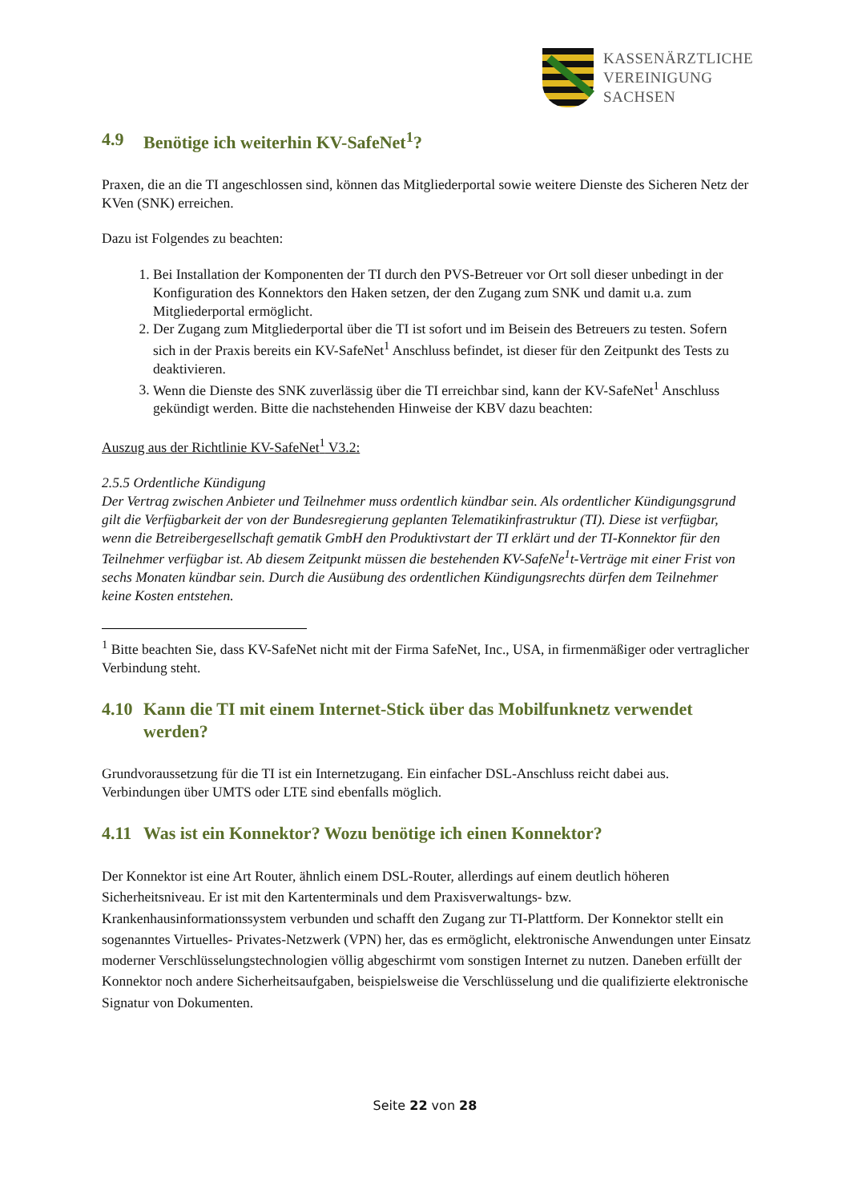KASSENÄRZTLICHE
VEREINIGUNG
SACHSEN
4.9 Benötige ich weiterhin KV-SafeNet<sup>1</sup>?
Praxen, die an die TI angeschlossen sind, können das Mitgliederportal sowie weitere Dienste des Sicheren Netz der KVen (SNK) erreichen.
Dazu ist Folgendes zu beachten:
1. Bei Installation der Komponenten der TI durch den PVS-Betreuer vor Ort soll dieser unbedingt in der Konfiguration des Konnektors den Haken setzen, der den Zugang zum SNK und damit u.a. zum Mitgliederportal ermöglicht.
2. Der Zugang zum Mitgliederportal über die TI ist sofort und im Beisein des Betreuers zu testen. Sofern sich in der Praxis bereits ein KV-SafeNet<sup>1</sup> Anschluss befindet, ist dieser für den Zeitpunkt des Tests zu deaktivieren.
3. Wenn die Dienste des SNK zuverlässig über die TI erreichbar sind, kann der KV-SafeNet<sup>1</sup> Anschluss gekündigt werden. Bitte die nachstehenden Hinweise der KBV dazu beachten:
Auszug aus der Richtlinie KV-SafeNet<sup>1</sup> V3.2:
2.5.5 Ordentliche Kündigung
Der Vertrag zwischen Anbieter und Teilnehmer muss ordentlich kündbar sein. Als ordentlicher Kündigungsgrund gilt die Verfügbarkeit der von der Bundesregierung geplanten Telematikinfrastruktur (TI). Diese ist verfügbar, wenn die Betreibergesellschaft gematik GmbH den Produktivstart der TI erklärt und der TI-Konnektor für den Teilnehmer verfügbar ist. Ab diesem Zeitpunkt müssen die bestehenden KV-SafeNe<sup>1</sup>t-Verträge mit einer Frist von sechs Monaten kündbar sein. Durch die Ausübung des ordentlichen Kündigungsrechts dürfen dem Teilnehmer keine Kosten entstehen.
<sup>1</sup> Bitte beachten Sie, dass KV-SafeNet nicht mit der Firma SafeNet, Inc., USA, in firmenmäßiger oder vertraglicher Verbindung steht.
4.10 Kann die TI mit einem Internet-Stick über das Mobilfunknetz verwendet werden?
Grundvoraussetzung für die TI ist ein Internetzugang. Ein einfacher DSL-Anschluss reicht dabei aus. Verbindungen über UMTS oder LTE sind ebenfalls möglich.
4.11 Was ist ein Konnektor? Wozu benötige ich einen Konnektor?
Der Konnektor ist eine Art Router, ähnlich einem DSL-Router, allerdings auf einem deutlich höheren Sicherheitsniveau. Er ist mit den Kartenterminals und dem Praxisverwaltungs- bzw. Krankenhausinformationssystem verbunden und schafft den Zugang zur TI-Plattform. Der Konnektor stellt ein sogenanntes Virtuelles- Privates-Netzwerk (VPN) her, das es ermöglicht, elektronische Anwendungen unter Einsatz moderner Verschlüsselungstechnologien völlig abgeschirmt vom sonstigen Internet zu nutzen. Daneben erfüllt der Konnektor noch andere Sicherheitsaufgaben, beispielsweise die Verschlüsselung und die qualifizierte elektronische Signatur von Dokumenten.
Seite 22 von 28